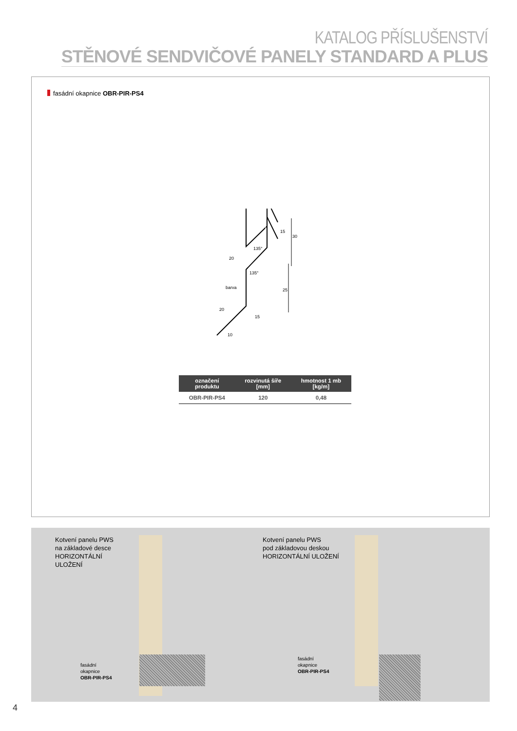KATALOG PŘÍSLUŠENSTVÍ
STĚNOVÉ SENDVIČOVÉ PANELY STANDARD A PLUS
fasádní okapnice OBR-PIR-PS4
15
30
20
135°
135°
25
20
15
10
barva
| označení produktu | rozvinutá šíře [mm] | hmotnost 1 mb [kg/m] |
| --- | --- | --- |
| OBR-PIR-PS4 | 120 | 0,48 |
Kotvení panelu PWS
na základové desce
HORIZONTÁLNÍ
ULOŽENÍ
fasádní
okapnice
OBR-PIR-PS4
Kotvení panelu PWS
pod základovou deskou
HORIZONTÁLNÍ ULOŽENÍ
fasádní
okapnice
OBR-PIR-PS4
4